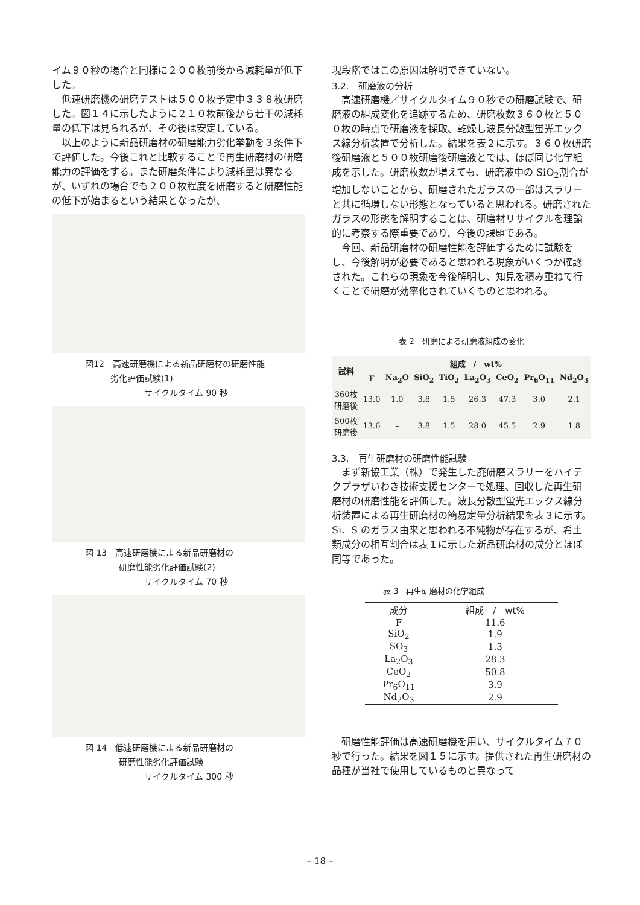イム９０秒の場合と同様に２００枚前後から減耗量が低下した。
低速研磨機の研磨テストは５００枚予定中３３８枚研磨した。図１４に示したように２１０枚前後から若干の減耗量の低下は見られるが、その後は安定している。
以上のように新品研磨材の研磨能力劣化挙動を３条件下で評価した。今後これと比較することで再生研磨材の研磨能力の評価をする。また研磨条件により減耗量は異なるが、いずれの場合でも２００枚程度を研磨すると研磨性能の低下が始まるという結果となったが、
図12　高速研磨機による新品研磨材の研磨性能
　　　劣化評価試験(1)
　　　　　　　サイクルタイム 90 秒
図 13　高速研磨機による新品研磨材の
　　　　研磨性能劣化評価試験(2)
　　　　　　　サイクルタイム 70 秒
図 14　低速研磨機による新品研磨材の
　　　　研磨性能劣化評価試験
　　　　　　　サイクルタイム 300 秒
現段階ではこの原因は解明できていない。
3.2.　研磨液の分析
高速研磨機／サイクルタイム９０秒での研磨試験で、研磨液の組成変化を追跡するため、研磨枚数３６０枚と５００枚の時点で研磨液を採取、乾燥し波長分散型蛍光エックス線分析装置で分析した。結果を表２に示す。３６０枚研磨後研磨液と５００枚研磨後研磨液とでは、ほぼ同じ化学組成を示した。研磨枚数が増えても、研磨液中の SiO<sub>2</sub>割合が増加しないことから、研磨されたガラスの一部はスラリーと共に循環しない形態となっていると思われる。研磨されたガラスの形態を解明することは、研磨材リサイクルを理論的に考察する際重要であり、今後の課題である。
今回、新品研磨材の研磨性能を評価するために試験をし、今後解明が必要であると思われる現象がいくつか確認された。これらの現象を今後解明し、知見を積み重ねて行くことで研磨が効率化されていくものと思われる。
表 2　研磨による研磨液組成の変化
| 試料 | 組成 / wt% | | | | | | | |
| --- | --- | --- | --- | --- | --- | --- | --- | --- |
| | F | Na<sub>2</sub>O | SiO<sub>2</sub> | TiO<sub>2</sub> | La<sub>2</sub>O<sub>3</sub> | CeO<sub>2</sub> | Pr<sub>6</sub>O<sub>11</sub> | Nd<sub>2</sub>O<sub>3</sub> |
| 360枚 研磨後 | 13.0 | 1.0 | 3.8 | 1.5 | 26.3 | 47.3 | 3.0 | 2.1 |
| 500枚 研磨後 | 13.6 | – | 3.8 | 1.5 | 28.0 | 45.5 | 2.9 | 1.8 |
3.3.　再生研磨材の研磨性能試験
まず新協工業（株）で発生した廃研磨スラリーをハイテクプラザいわき技術支援センターで処理、回収した再生研磨材の研磨性能を評価した。波長分散型蛍光エックス線分析装置による再生研磨材の簡易定量分析結果を表３に示す。Si、S のガラス由来と思われる不純物が存在するが、希土類成分の相互割合は表１に示した新品研磨材の成分とほぼ同等であった。
表 3　再生研磨材の化学組成
| 成分 | 組成 / wt% |
| --- | --- |
| F | 11.6 |
| SiO<sub>2</sub> | 1.9 |
| SO<sub>3</sub> | 1.3 |
| La<sub>2</sub>O<sub>3</sub> | 28.3 |
| CeO<sub>2</sub> | 50.8 |
| Pr<sub>6</sub>O<sub>11</sub> | 3.9 |
| Nd<sub>2</sub>O<sub>3</sub> | 2.9 |
研磨性能評価は高速研磨機を用い、サイクルタイム７０秒で行った。結果を図１５に示す。提供された再生研磨材の品種が当社で使用しているものと異なって
– 18 –